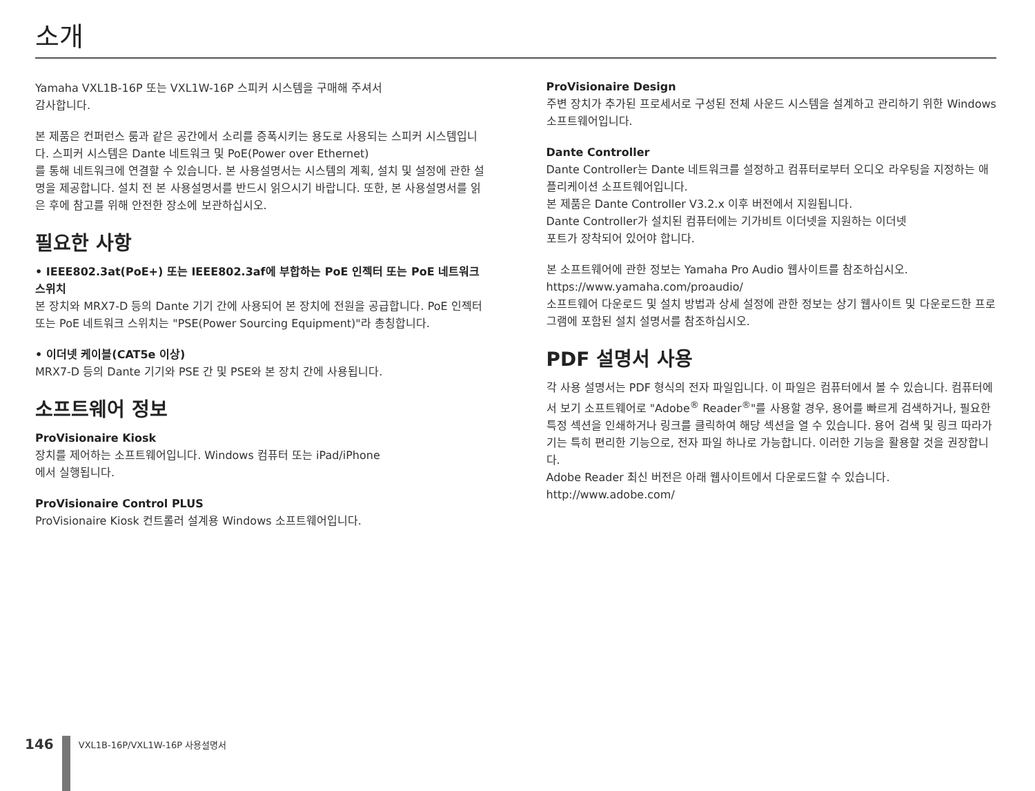소개
Yamaha VXL1B-16P 또는 VXL1W-16P 스피커 시스템을 구매해 주셔서
감사합니다.
본 제품은 컨퍼런스 룸과 같은 공간에서 소리를 증폭시키는 용도로 사용되는 스피커 시스템입니다. 스피커 시스템은 Dante 네트워크 및 PoE(Power over Ethernet)
를 통해 네트워크에 연결할 수 있습니다. 본 사용설명서는 시스템의 계획, 설치 및 설정에 관한 설명을 제공합니다. 설치 전 본 사용설명서를 반드시 읽으시기 바랍니다. 또한, 본 사용설명서를 읽은 후에 참고를 위해 안전한 장소에 보관하십시오.
필요한 사항
• IEEE802.3at(PoE+) 또는 IEEE802.3af에 부합하는 PoE 인젝터 또는 PoE 네트워크 스위치
본 장치와 MRX7-D 등의 Dante 기기 간에 사용되어 본 장치에 전원을 공급합니다. PoE 인젝터 또는 PoE 네트워크 스위치는 "PSE(Power Sourcing Equipment)"라 총칭합니다.
• 이더넷 케이블(CAT5e 이상)
MRX7-D 등의 Dante 기기와 PSE 간 및 PSE와 본 장치 간에 사용됩니다.
소프트웨어 정보
ProVisionaire Kiosk
장치를 제어하는 소프트웨어입니다. Windows 컴퓨터 또는 iPad/iPhone
에서 실행됩니다.
ProVisionaire Control PLUS
ProVisionaire Kiosk 컨트롤러 설계용 Windows 소프트웨어입니다.
ProVisionaire Design
주변 장치가 추가된 프로세서로 구성된 전체 사운드 시스템을 설계하고 관리하기 위한 Windows 소프트웨어입니다.
Dante Controller
Dante Controller는 Dante 네트워크를 설정하고 컴퓨터로부터 오디오 라우팅을 지정하는 애플리케이션 소프트웨어입니다.
본 제품은 Dante Controller V3.2.x 이후 버전에서 지원됩니다.
Dante Controller가 설치된 컴퓨터에는 기가비트 이더넷을 지원하는 이더넷
포트가 장착되어 있어야 합니다.
본 소프트웨어에 관한 정보는 Yamaha Pro Audio 웹사이트를 참조하십시오.
https://www.yamaha.com/proaudio/
소프트웨어 다운로드 및 설치 방법과 상세 설정에 관한 정보는 상기 웹사이트 및 다운로드한 프로그램에 포함된 설치 설명서를 참조하십시오.
PDF 설명서 사용
각 사용 설명서는 PDF 형식의 전자 파일입니다. 이 파일은 컴퓨터에서 볼 수 있습니다. 컴퓨터에서 보기 소프트웨어로 "Adobe<sup>®</sup> Reader<sup>®</sup>"를 사용할 경우, 용어를 빠르게 검색하거나, 필요한 특정 섹션을 인쇄하거나 링크를 클릭하여 해당 섹션을 열 수 있습니다. 용어 검색 및 링크 따라가기는 특히 편리한 기능으로, 전자 파일 하나로 가능합니다. 이러한 기능을 활용할 것을 권장합니다.
Adobe Reader 최신 버전은 아래 웹사이트에서 다운로드할 수 있습니다.
http://www.adobe.com/
146
VXL1B-16P/VXL1W-16P 사용설명서